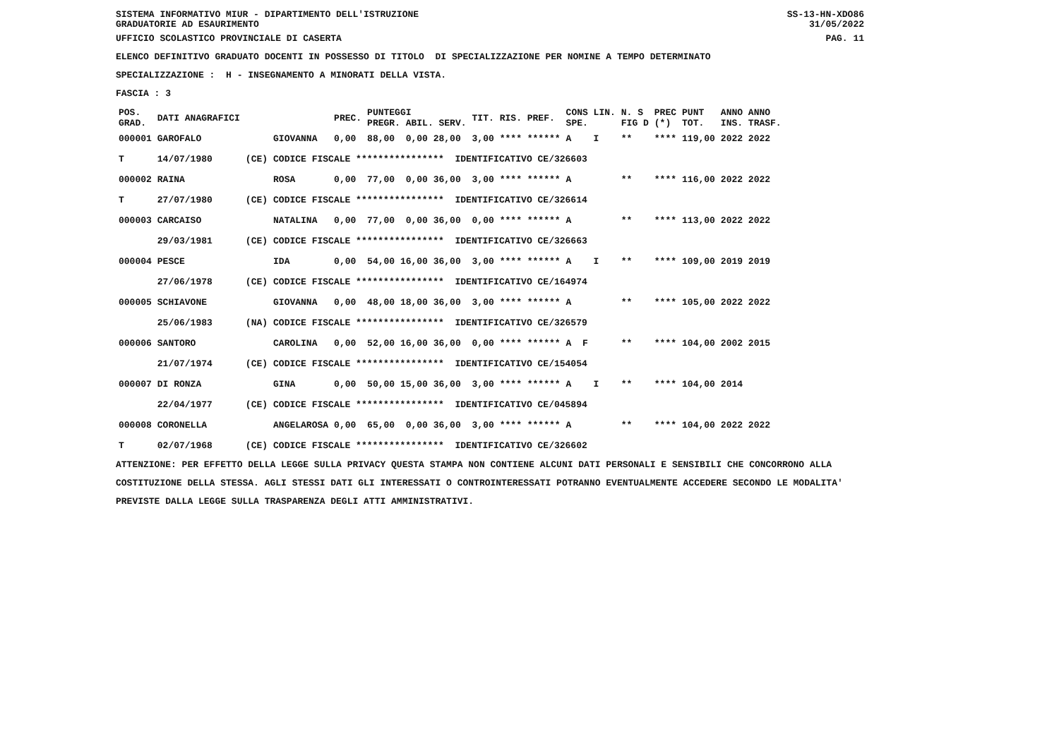SISTEMA INFORMATIVO MIUR - DIPARTIMENTO DELL'ISTRUZIONE
GRADUATORIE AD ESAURIMENTO SS-13-HN-XDO86
31/05/2022
UFFICIO SCOLASTICO PROVINCIALE DI CASERTA PAG. 11
ELENCO DEFINITIVO GRADUATO DOCENTI IN POSSESSO DI TITOLO DI SPECIALIZZAZIONE PER NOMINE A TEMPO DETERMINATO
SPECIALIZZAZIONE : H - INSEGNAMENTO A MINORATI DELLA VISTA.
FASCIA : 3
| POS. GRAD. | DATI ANAGRAFICI | | | PREC. | PUNTEGGI PREGR. ABIL. SERV. | TIT. | RIS. PREF. | CONS LIN. SPE. | N. S FIG D | PREC (*) | PUNT TOT. | ANNO ANNO INS. TRASF. |
| --- | --- | --- | --- | --- | --- | --- | --- | --- | --- | --- | --- | --- |
| 000001 | GAROFALO | | GIOVANNA | 0,00 | 88,00 0,00 28,00 | 3,00 | **** ****** | A I | ** | **** | 119,00 | 2022 2022 |
| T | 14/07/1980 | (CE) | CODICE FISCALE **************** IDENTIFICATIVO CE/326603 | | | | | | | | | |
| 000002 | RAINA | | ROSA | 0,00 | 77,00 0,00 36,00 | 3,00 | **** ****** | A | ** | **** | 116,00 | 2022 2022 |
| T | 27/07/1980 | (CE) | CODICE FISCALE **************** IDENTIFICATIVO CE/326614 | | | | | | | | | |
| 000003 | CARCAISO | | NATALINA | 0,00 | 77,00 0,00 36,00 | 0,00 | **** ****** | A | ** | **** | 113,00 | 2022 2022 |
| | 29/03/1981 | (CE) | CODICE FISCALE **************** IDENTIFICATIVO CE/326663 | | | | | | | | | |
| 000004 | PESCE | | IDA | 0,00 | 54,00 16,00 36,00 | 3,00 | **** ****** | A I | ** | **** | 109,00 | 2019 2019 |
| | 27/06/1978 | (CE) | CODICE FISCALE **************** IDENTIFICATIVO CE/164974 | | | | | | | | | |
| 000005 | SCHIAVONE | | GIOVANNA | 0,00 | 48,00 18,00 36,00 | 3,00 | **** ****** | A | ** | **** | 105,00 | 2022 2022 |
| | 25/06/1983 | (NA) | CODICE FISCALE **************** IDENTIFICATIVO CE/326579 | | | | | | | | | |
| 000006 | SANTORO | | CAROLINA | 0,00 | 52,00 16,00 36,00 | 0,00 | **** ****** | A F | ** | **** | 104,00 | 2002 2015 |
| | 21/07/1974 | (CE) | CODICE FISCALE **************** IDENTIFICATIVO CE/154054 | | | | | | | | | |
| 000007 | DI RONZA | | GINA | 0,00 | 50,00 15,00 36,00 | 3,00 | **** ****** | A I | ** | **** | 104,00 | 2014 |
| | 22/04/1977 | (CE) | CODICE FISCALE **************** IDENTIFICATIVO CE/045894 | | | | | | | | | |
| 000008 | CORONELLA | | ANGELAROSA | 0,00 | 65,00 0,00 36,00 | 3,00 | **** ****** | A | ** | **** | 104,00 | 2022 2022 |
| T | 02/07/1968 | (CE) | CODICE FISCALE **************** IDENTIFICATIVO CE/326602 | | | | | | | | | |
ATTENZIONE: PER EFFETTO DELLA LEGGE SULLA PRIVACY QUESTA STAMPA NON CONTIENE ALCUNI DATI PERSONALI E SENSIBILI CHE CONCORRONO ALLA COSTITUZIONE DELLA STESSA. AGLI STESSI DATI GLI INTERESSATI O CONTROINTERESSATI POTRANNO EVENTUALMENTE ACCEDERE SECONDO LE MODALITA' PREVISTE DALLA LEGGE SULLA TRASPARENZA DEGLI ATTI AMMINISTRATIVI.